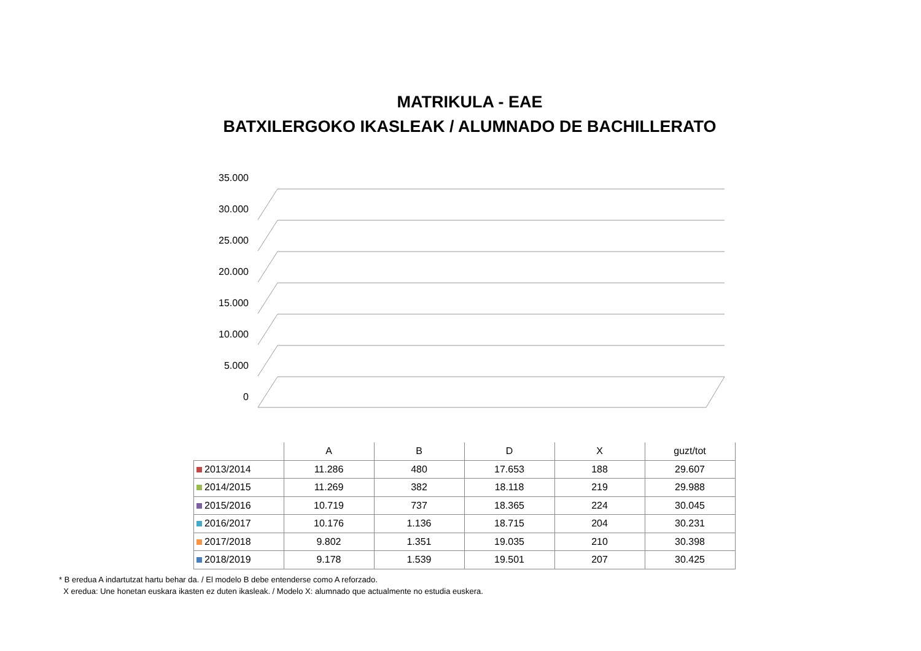MATRIKULA - EAE
BATXILERGOKO IKASLEAK / ALUMNADO DE BACHILLERATO
35.000
30.000
25.000
20.000
15.000
10.000
5.000
0
| | A | B | D | X | guzt/tot |
| --- | --- | --- | --- | --- | --- |
| 2013/2014 | 11.286 | 480 | 17.653 | 188 | 29.607 |
| 2014/2015 | 11.269 | 382 | 18.118 | 219 | 29.988 |
| 2015/2016 | 10.719 | 737 | 18.365 | 224 | 30.045 |
| 2016/2017 | 10.176 | 1.136 | 18.715 | 204 | 30.231 |
| 2017/2018 | 9.802 | 1.351 | 19.035 | 210 | 30.398 |
| 2018/2019 | 9.178 | 1.539 | 19.501 | 207 | 30.425 |
* B eredua A indartutzat hartu behar da. / El modelo B debe entenderse como A reforzado.
X eredua: Une honetan euskara ikasten ez duten ikasleak. / Modelo X: alumnado que actualmente no estudia euskera.